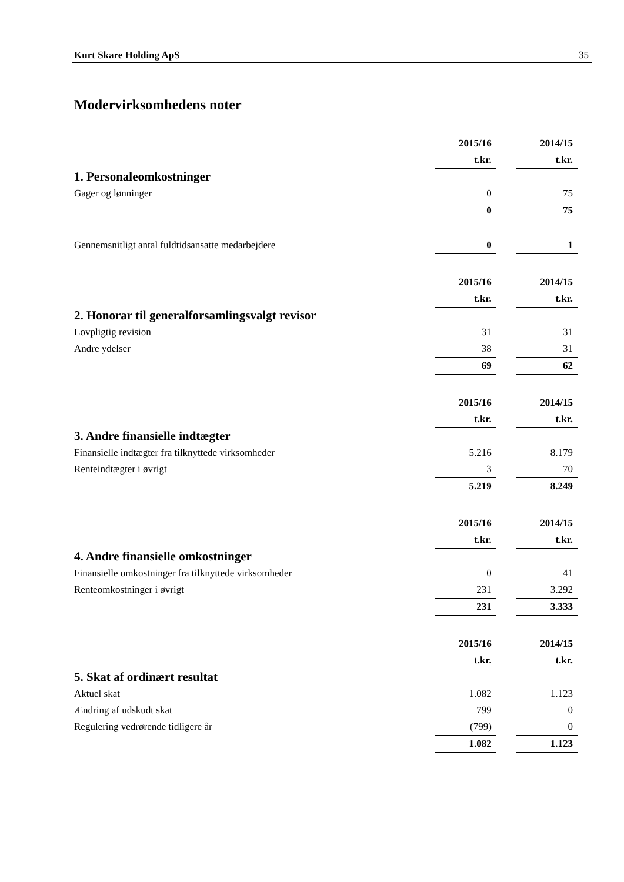Kurt Skare Holding ApS 35
Modervirksomhedens noter
| | 2015/16 | | 2014/15 |
| | t.kr. | | t.kr. |
| 1. Personaleomkostninger | | | |
| Gager og lønninger | 0 | | 75 |
| | 0 | | 75 |
| Gennemsnitligt antal fuldtidsansatte medarbejdere | 0 | | 1 |
| | 2015/16 | | 2014/15 |
| | t.kr. | | t.kr. |
| 2. Honorar til generalforsamlingsvalgt revisor | | | |
| Lovpligtig revision | 31 | | 31 |
| Andre ydelser | 38 | | 31 |
| | 69 | | 62 |
| | 2015/16 | | 2014/15 |
| | t.kr. | | t.kr. |
| 3. Andre finansielle indtægter | | | |
| Finansielle indtægter fra tilknyttede virksomheder | 5.216 | | 8.179 |
| Renteindtægter i øvrigt | 3 | | 70 |
| | 5.219 | | 8.249 |
| | 2015/16 | | 2014/15 |
| | t.kr. | | t.kr. |
| 4. Andre finansielle omkostninger | | | |
| Finansielle omkostninger fra tilknyttede virksomheder | 0 | | 41 |
| Renteomkostninger i øvrigt | 231 | | 3.292 |
| | 231 | | 3.333 |
| | 2015/16 | | 2014/15 |
| | t.kr. | | t.kr. |
| 5. Skat af ordinært resultat | | | |
| Aktuel skat | 1.082 | | 1.123 |
| Ændring af udskudt skat | 799 | | 0 |
| Regulering vedrørende tidligere år | (799) | | 0 |
| | 1.082 | | 1.123 |